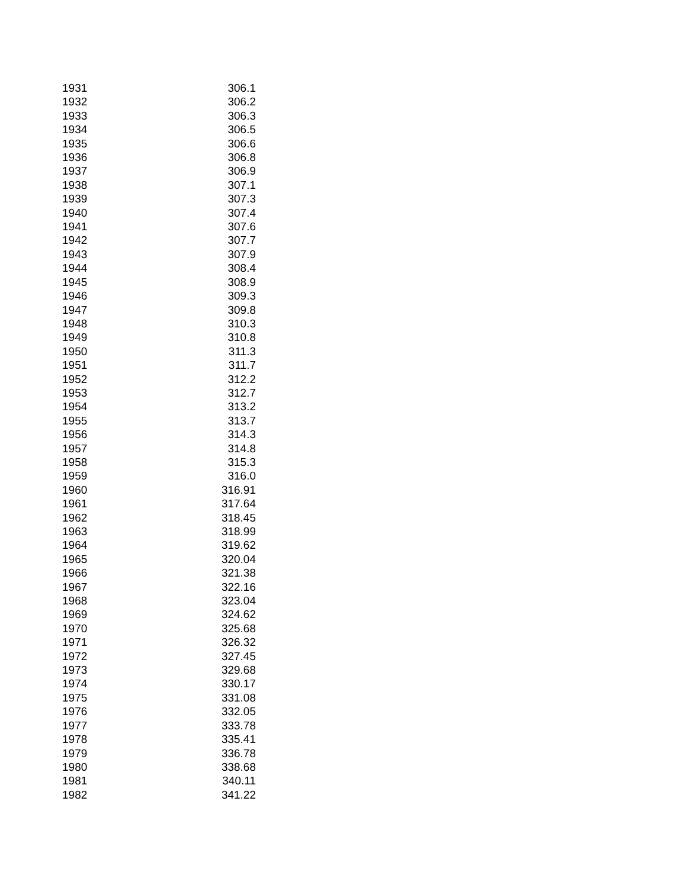| 1931 | 306.1 |
| 1932 | 306.2 |
| 1933 | 306.3 |
| 1934 | 306.5 |
| 1935 | 306.6 |
| 1936 | 306.8 |
| 1937 | 306.9 |
| 1938 | 307.1 |
| 1939 | 307.3 |
| 1940 | 307.4 |
| 1941 | 307.6 |
| 1942 | 307.7 |
| 1943 | 307.9 |
| 1944 | 308.4 |
| 1945 | 308.9 |
| 1946 | 309.3 |
| 1947 | 309.8 |
| 1948 | 310.3 |
| 1949 | 310.8 |
| 1950 | 311.3 |
| 1951 | 311.7 |
| 1952 | 312.2 |
| 1953 | 312.7 |
| 1954 | 313.2 |
| 1955 | 313.7 |
| 1956 | 314.3 |
| 1957 | 314.8 |
| 1958 | 315.3 |
| 1959 | 316.0 |
| 1960 | 316.91 |
| 1961 | 317.64 |
| 1962 | 318.45 |
| 1963 | 318.99 |
| 1964 | 319.62 |
| 1965 | 320.04 |
| 1966 | 321.38 |
| 1967 | 322.16 |
| 1968 | 323.04 |
| 1969 | 324.62 |
| 1970 | 325.68 |
| 1971 | 326.32 |
| 1972 | 327.45 |
| 1973 | 329.68 |
| 1974 | 330.17 |
| 1975 | 331.08 |
| 1976 | 332.05 |
| 1977 | 333.78 |
| 1978 | 335.41 |
| 1979 | 336.78 |
| 1980 | 338.68 |
| 1981 | 340.11 |
| 1982 | 341.22 |